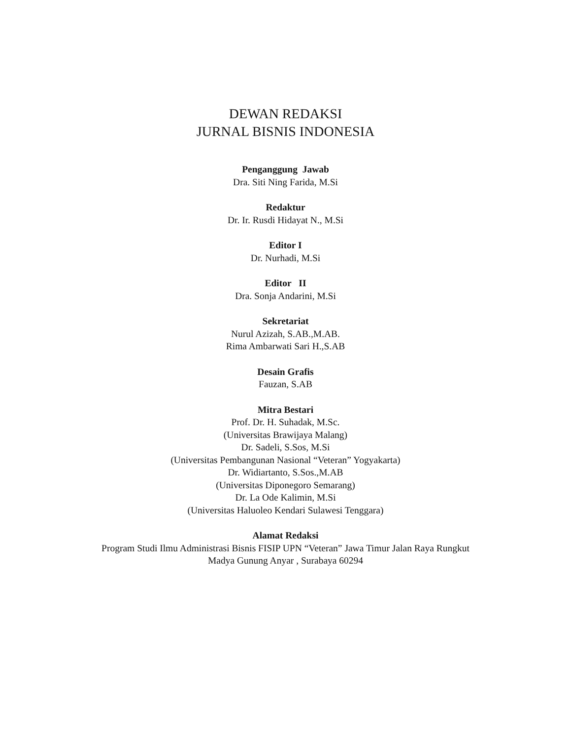DEWAN REDAKSI
JURNAL BISNIS INDONESIA
Penganggung Jawab
Dra. Siti Ning Farida, M.Si
Redaktur
Dr. Ir. Rusdi Hidayat N., M.Si
Editor I
Dr. Nurhadi, M.Si
Editor II
Dra. Sonja Andarini, M.Si
Sekretariat
Nurul Azizah, S.AB.,M.AB.
Rima Ambarwati Sari H.,S.AB
Desain Grafis
Fauzan, S.AB
Mitra Bestari
Prof. Dr. H. Suhadak, M.Sc.
(Universitas Brawijaya Malang)
Dr. Sadeli, S.Sos, M.Si
(Universitas Pembangunan Nasional “Veteran” Yogyakarta)
Dr. Widiartanto, S.Sos.,M.AB
(Universitas Diponegoro Semarang)
Dr. La Ode Kalimin, M.Si
(Universitas Haluoleo Kendari Sulawesi Tenggara)
Alamat Redaksi
Program Studi Ilmu Administrasi Bisnis FISIP UPN “Veteran” Jawa Timur Jalan Raya Rungkut
Madya Gunung Anyar , Surabaya 60294